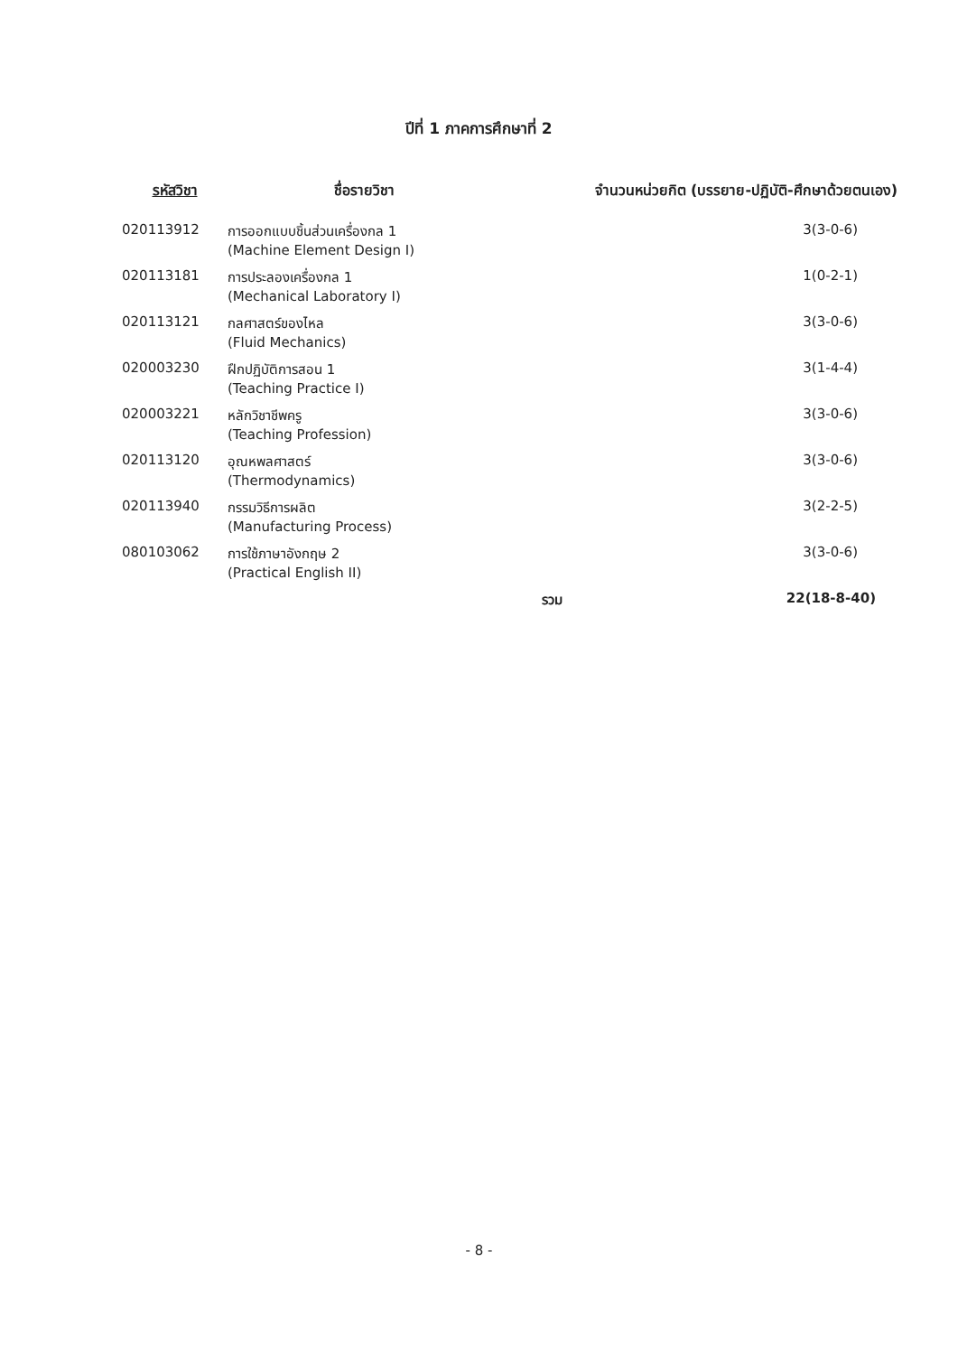ปีที่ 1 ภาคการศึกษาที่ 2
| รหัสวิชา | ชื่อรายวิชา | จำนวนหน่วยกิต (บรรยาย-ปฏิบัติ-ศึกษาด้วยตนเอง) | |
| --- | --- | --- | --- |
| 020113912 | การออกแบบชิ้นส่วนเครื่องกล 1 (Machine Element Design I) | | 3(3-0-6) |
| 020113181 | การประลองเครื่องกล 1 (Mechanical Laboratory I) | | 1(0-2-1) |
| 020113121 | กลศาสตร์ของไหล (Fluid Mechanics) | | 3(3-0-6) |
| 020003230 | ฝึกปฏิบัติการสอน 1 (Teaching Practice I) | | 3(1-4-4) |
| 020003221 | หลักวิชาชีพครู (Teaching Profession) | | 3(3-0-6) |
| 020113120 | อุณหพลศาสตร์ (Thermodynamics) | | 3(3-0-6) |
| 020113940 | กรรมวิธีการผลิต (Manufacturing Process) | | 3(2-2-5) |
| 080103062 | การใช้ภาษาอังกฤษ 2 (Practical English II) | | 3(3-0-6) |
| | | รวม | 22(18-8-40) |
- 8 -